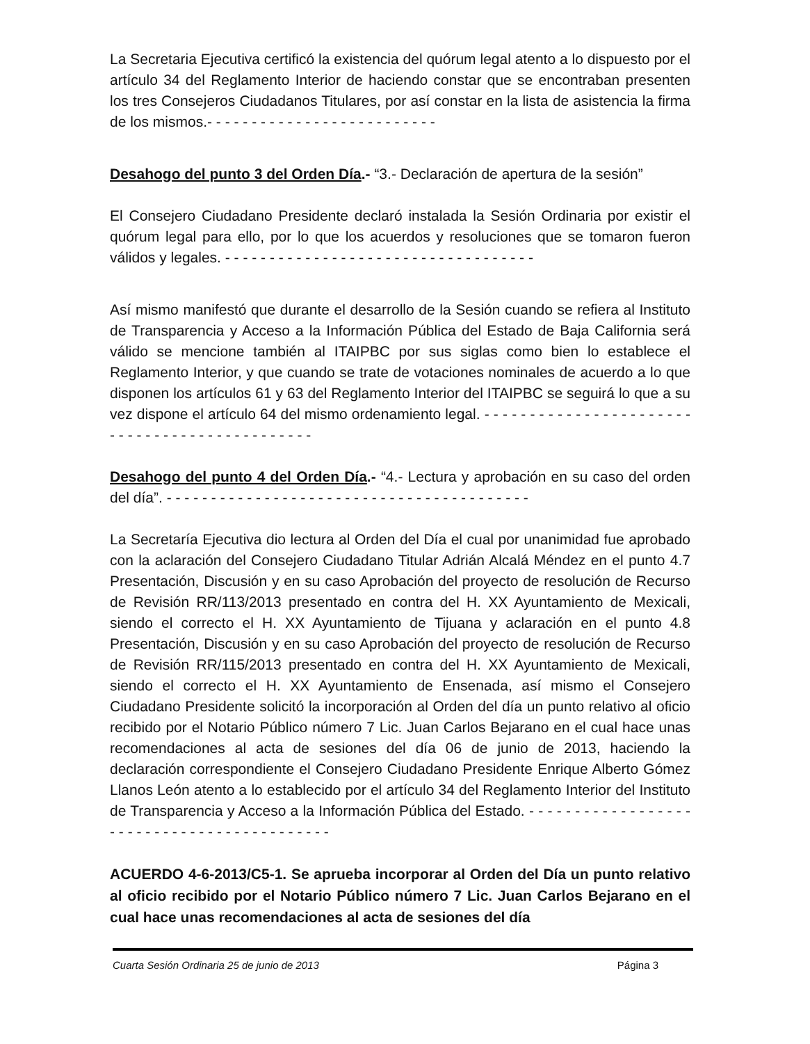La Secretaria Ejecutiva certificó la existencia del quórum legal atento a lo dispuesto por el artículo 34 del Reglamento Interior de haciendo constar que se encontraban presenten los tres Consejeros Ciudadanos Titulares, por así constar en la lista de asistencia la firma de los mismos.- - - - - - - - - - - - - - - - - - - - - - - - - -
Desahogo del punto 3 del Orden Día.- “3.- Declaración de apertura de la sesión”
El Consejero Ciudadano Presidente declaró instalada la Sesión Ordinaria por existir el quórum legal para ello, por lo que los acuerdos y resoluciones que se tomaron fueron válidos y legales. - - - - - - - - - - - - - - - - - - - - - - - - - - - - - - - - - - -
Así mismo manifestó que durante el desarrollo de la Sesión cuando se refiera al Instituto de Transparencia y Acceso a la Información Pública del Estado de Baja California será válido se mencione también al ITAIPBC por sus siglas como bien lo establece el Reglamento Interior, y que cuando se trate de votaciones nominales de acuerdo a lo que disponen los artículos 61 y 63 del Reglamento Interior del ITAIPBC se seguirá lo que a su vez dispone el artículo 64 del mismo ordenamiento legal. - - - - - - - - - - - - - - - - - - - - - - - - - - - - - - - - - - - - - - - - - - - - - -
Desahogo del punto 4 del Orden Día.- “4.- Lectura y aprobación en su caso del orden del día”. - - - - - - - - - - - - - - - - - - - - - - - - - - - - - - - - - - - - - - - - -
La Secretaría Ejecutiva dio lectura al Orden del Día el cual por unanimidad fue aprobado con la aclaración del Consejero Ciudadano Titular Adrián Alcalá Méndez en el punto 4.7 Presentación, Discusión y en su caso Aprobación del proyecto de resolución de Recurso de Revisión RR/113/2013 presentado en contra del H. XX Ayuntamiento de Mexicali, siendo el correcto el H. XX Ayuntamiento de Tijuana y aclaración en el punto 4.8 Presentación, Discusión y en su caso Aprobación del proyecto de resolución de Recurso de Revisión RR/115/2013 presentado en contra del H. XX Ayuntamiento de Mexicali, siendo el correcto el H. XX Ayuntamiento de Ensenada, así mismo el Consejero Ciudadano Presidente solicitó la incorporación al Orden del día un punto relativo al oficio recibido por el Notario Público número 7 Lic. Juan Carlos Bejarano en el cual hace unas recomendaciones al acta de sesiones del día 06 de junio de 2013, haciendo la declaración correspondiente el Consejero Ciudadano Presidente Enrique Alberto Gómez Llanos León atento a lo establecido por el artículo 34 del Reglamento Interior del Instituto de Transparencia y Acceso a la Información Pública del Estado. - - - - - - - - - - - - - - - - - - - - - - - - - - - - - - - - - - - - - - - - - - -
ACUERDO 4-6-2013/C5-1. Se aprueba incorporar al Orden del Día un punto relativo al oficio recibido por el Notario Público número 7 Lic. Juan Carlos Bejarano en el cual hace unas recomendaciones al acta de sesiones del día
Cuarta Sesión Ordinaria 25 de junio de 2013 Página 3